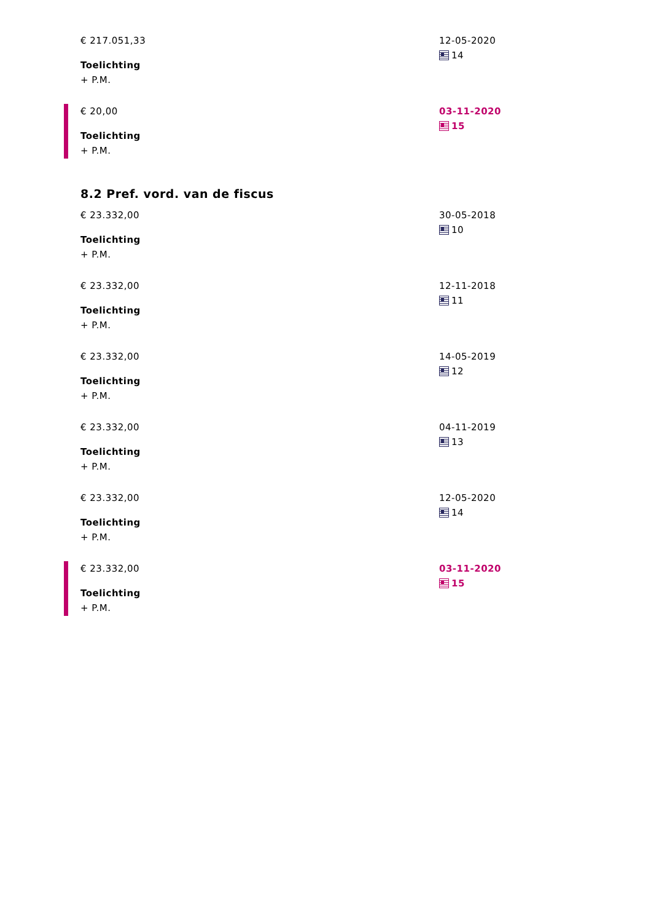€ 217.051,33
Toelichting
+ P.M.
12-05-2020
14
€ 20,00
Toelichting
+ P.M.
03-11-2020
15
8.2 Pref. vord. van de fiscus
€ 23.332,00
Toelichting
+ P.M.
30-05-2018
10
€ 23.332,00
Toelichting
+ P.M.
12-11-2018
11
€ 23.332,00
Toelichting
+ P.M.
14-05-2019
12
€ 23.332,00
Toelichting
+ P.M.
04-11-2019
13
€ 23.332,00
Toelichting
+ P.M.
12-05-2020
14
€ 23.332,00
Toelichting
+ P.M.
03-11-2020
15